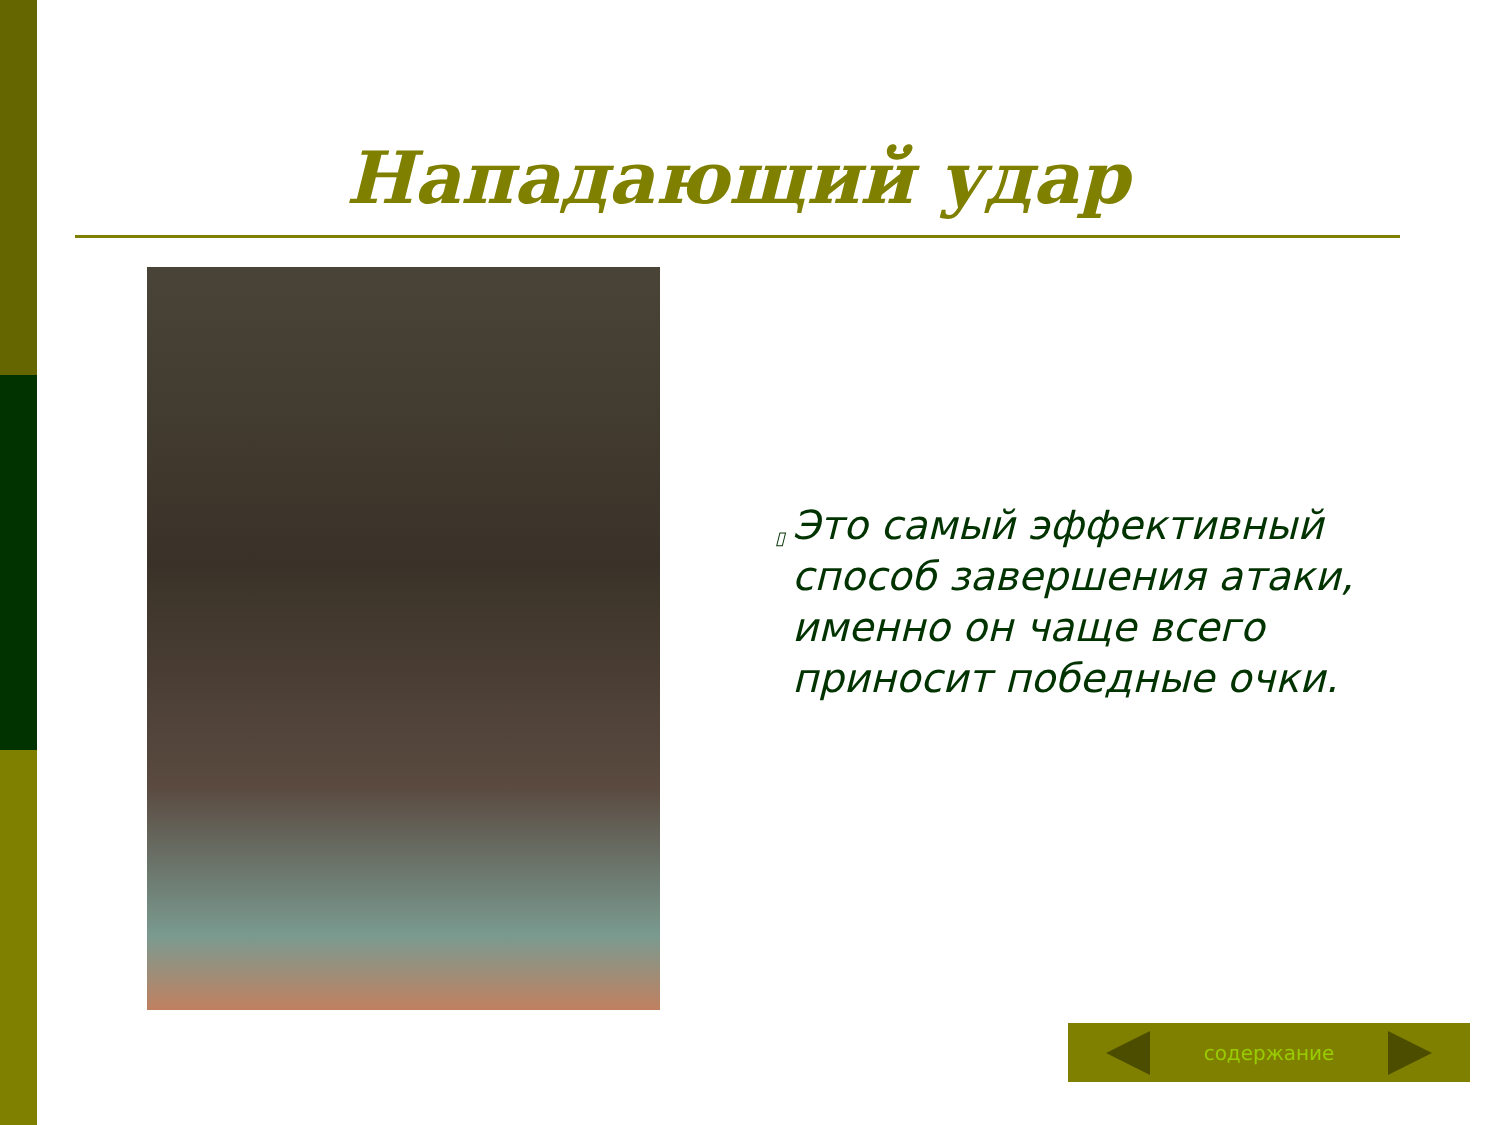Нападающий удар
▯
Это самый эффективный способ завершения атаки, именно он чаще всего приносит победные очки.
содержание